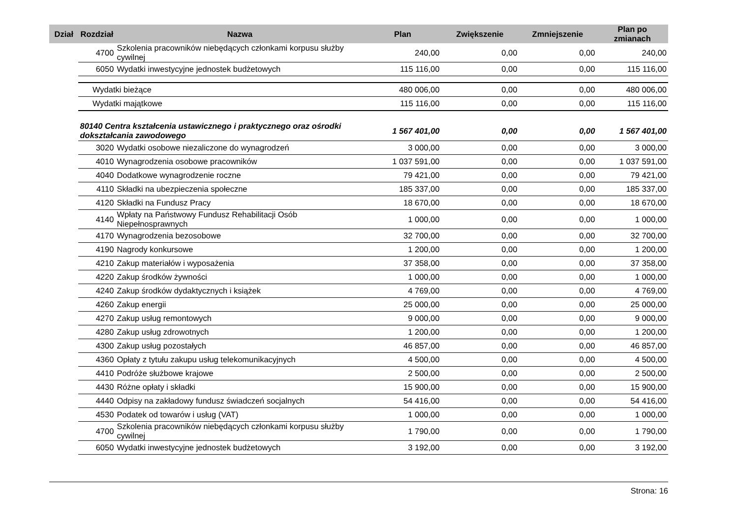| Dział | Rozdział | | Nazwa | Plan | Zwiększenie | Zmniejszenie | Plan po zmianach |
| --- | --- | --- | --- | --- | --- | --- | --- |
| | | 4700 | Szkolenia pracowników niebędących członkami korpusu służby cywilnej | 240,00 | 0,00 | 0,00 | 240,00 |
| | | 6050 | Wydatki inwestycyjne jednostek budżetowych | 115 116,00 | 0,00 | 0,00 | 115 116,00 |
| | | Wydatki bieżące | | 480 006,00 | 0,00 | 0,00 | 480 006,00 |
| | | Wydatki majątkowe | | 115 116,00 | 0,00 | 0,00 | 115 116,00 |
| | 80140 Centra kształcenia ustawicznego i praktycznego oraz ośrodki dokształcania zawodowego | | | 1 567 401,00 | 0,00 | 0,00 | 1 567 401,00 |
| | | 3020 | Wydatki osobowe niezaliczone do wynagrodzeń | 3 000,00 | 0,00 | 0,00 | 3 000,00 |
| | | 4010 | Wynagrodzenia osobowe pracowników | 1 037 591,00 | 0,00 | 0,00 | 1 037 591,00 |
| | | 4040 | Dodatkowe wynagrodzenie roczne | 79 421,00 | 0,00 | 0,00 | 79 421,00 |
| | | 4110 | Składki na ubezpieczenia społeczne | 185 337,00 | 0,00 | 0,00 | 185 337,00 |
| | | 4120 | Składki na Fundusz Pracy | 18 670,00 | 0,00 | 0,00 | 18 670,00 |
| | | 4140 | Wpłaty na Państwowy Fundusz Rehabilitacji Osób Niepełnosprawnych | 1 000,00 | 0,00 | 0,00 | 1 000,00 |
| | | 4170 | Wynagrodzenia bezosobowe | 32 700,00 | 0,00 | 0,00 | 32 700,00 |
| | | 4190 | Nagrody konkursowe | 1 200,00 | 0,00 | 0,00 | 1 200,00 |
| | | 4210 | Zakup materiałów i wyposażenia | 37 358,00 | 0,00 | 0,00 | 37 358,00 |
| | | 4220 | Zakup środków żywności | 1 000,00 | 0,00 | 0,00 | 1 000,00 |
| | | 4240 | Zakup środków dydaktycznych i książek | 4 769,00 | 0,00 | 0,00 | 4 769,00 |
| | | 4260 | Zakup energii | 25 000,00 | 0,00 | 0,00 | 25 000,00 |
| | | 4270 | Zakup usług remontowych | 9 000,00 | 0,00 | 0,00 | 9 000,00 |
| | | 4280 | Zakup usług zdrowotnych | 1 200,00 | 0,00 | 0,00 | 1 200,00 |
| | | 4300 | Zakup usług pozostałych | 46 857,00 | 0,00 | 0,00 | 46 857,00 |
| | | 4360 | Opłaty z tytułu zakupu usług telekomunikacyjnych | 4 500,00 | 0,00 | 0,00 | 4 500,00 |
| | | 4410 | Podróże służbowe krajowe | 2 500,00 | 0,00 | 0,00 | 2 500,00 |
| | | 4430 | Różne opłaty i składki | 15 900,00 | 0,00 | 0,00 | 15 900,00 |
| | | 4440 | Odpisy na zakładowy fundusz świadczeń socjalnych | 54 416,00 | 0,00 | 0,00 | 54 416,00 |
| | | 4530 | Podatek od towarów i usług (VAT) | 1 000,00 | 0,00 | 0,00 | 1 000,00 |
| | | 4700 | Szkolenia pracowników niebędących członkami korpusu służby cywilnej | 1 790,00 | 0,00 | 0,00 | 1 790,00 |
| | | 6050 | Wydatki inwestycyjne jednostek budżetowych | 3 192,00 | 0,00 | 0,00 | 3 192,00 |
Strona: 16